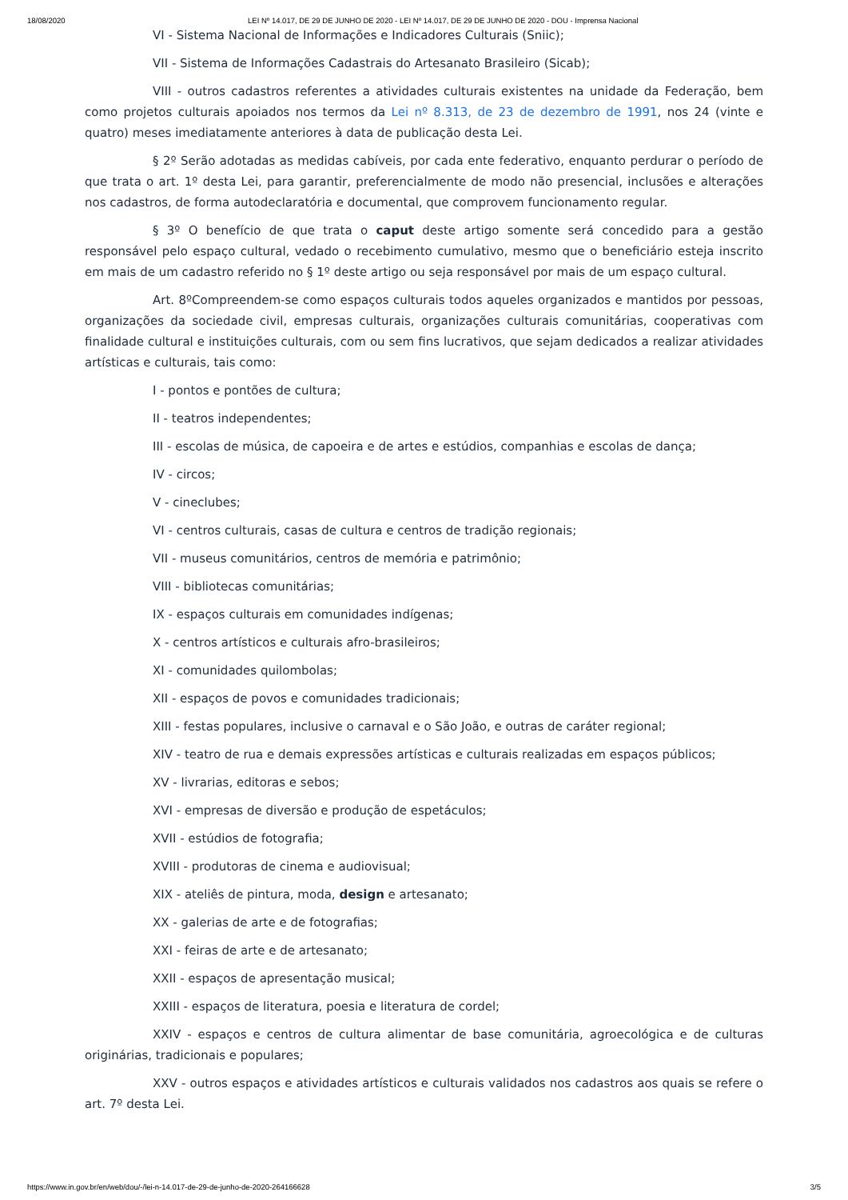18/08/2020 LEI Nº 14.017, DE 29 DE JUNHO DE 2020 - LEI Nº 14.017, DE 29 DE JUNHO DE 2020 - DOU - Imprensa Nacional
VI - Sistema Nacional de Informações e Indicadores Culturais (Sniic);
VII - Sistema de Informações Cadastrais do Artesanato Brasileiro (Sicab);
VIII - outros cadastros referentes a atividades culturais existentes na unidade da Federação, bem como projetos culturais apoiados nos termos da Lei nº 8.313, de 23 de dezembro de 1991, nos 24 (vinte e quatro) meses imediatamente anteriores à data de publicação desta Lei.
§ 2º Serão adotadas as medidas cabíveis, por cada ente federativo, enquanto perdurar o período de que trata o art. 1º desta Lei, para garantir, preferencialmente de modo não presencial, inclusões e alterações nos cadastros, de forma autodeclaratória e documental, que comprovem funcionamento regular.
§ 3º O benefício de que trata o caput deste artigo somente será concedido para a gestão responsável pelo espaço cultural, vedado o recebimento cumulativo, mesmo que o beneficiário esteja inscrito em mais de um cadastro referido no § 1º deste artigo ou seja responsável por mais de um espaço cultural.
Art. 8ºCompreendem-se como espaços culturais todos aqueles organizados e mantidos por pessoas, organizações da sociedade civil, empresas culturais, organizações culturais comunitárias, cooperativas com finalidade cultural e instituições culturais, com ou sem fins lucrativos, que sejam dedicados a realizar atividades artísticas e culturais, tais como:
I - pontos e pontões de cultura;
II - teatros independentes;
III - escolas de música, de capoeira e de artes e estúdios, companhias e escolas de dança;
IV - circos;
V - cineclubes;
VI - centros culturais, casas de cultura e centros de tradição regionais;
VII - museus comunitários, centros de memória e patrimônio;
VIII - bibliotecas comunitárias;
IX - espaços culturais em comunidades indígenas;
X - centros artísticos e culturais afro-brasileiros;
XI - comunidades quilombolas;
XII - espaços de povos e comunidades tradicionais;
XIII - festas populares, inclusive o carnaval e o São João, e outras de caráter regional;
XIV - teatro de rua e demais expressões artísticas e culturais realizadas em espaços públicos;
XV - livrarias, editoras e sebos;
XVI - empresas de diversão e produção de espetáculos;
XVII - estúdios de fotografia;
XVIII - produtoras de cinema e audiovisual;
XIX - ateliês de pintura, moda, design e artesanato;
XX - galerias de arte e de fotografias;
XXI - feiras de arte e de artesanato;
XXII - espaços de apresentação musical;
XXIII - espaços de literatura, poesia e literatura de cordel;
XXIV - espaços e centros de cultura alimentar de base comunitária, agroecológica e de culturas originárias, tradicionais e populares;
XXV - outros espaços e atividades artísticos e culturais validados nos cadastros aos quais se refere o art. 7º desta Lei.
https://www.in.gov.br/en/web/dou/-/lei-n-14.017-de-29-de-junho-de-2020-264166628 3/5